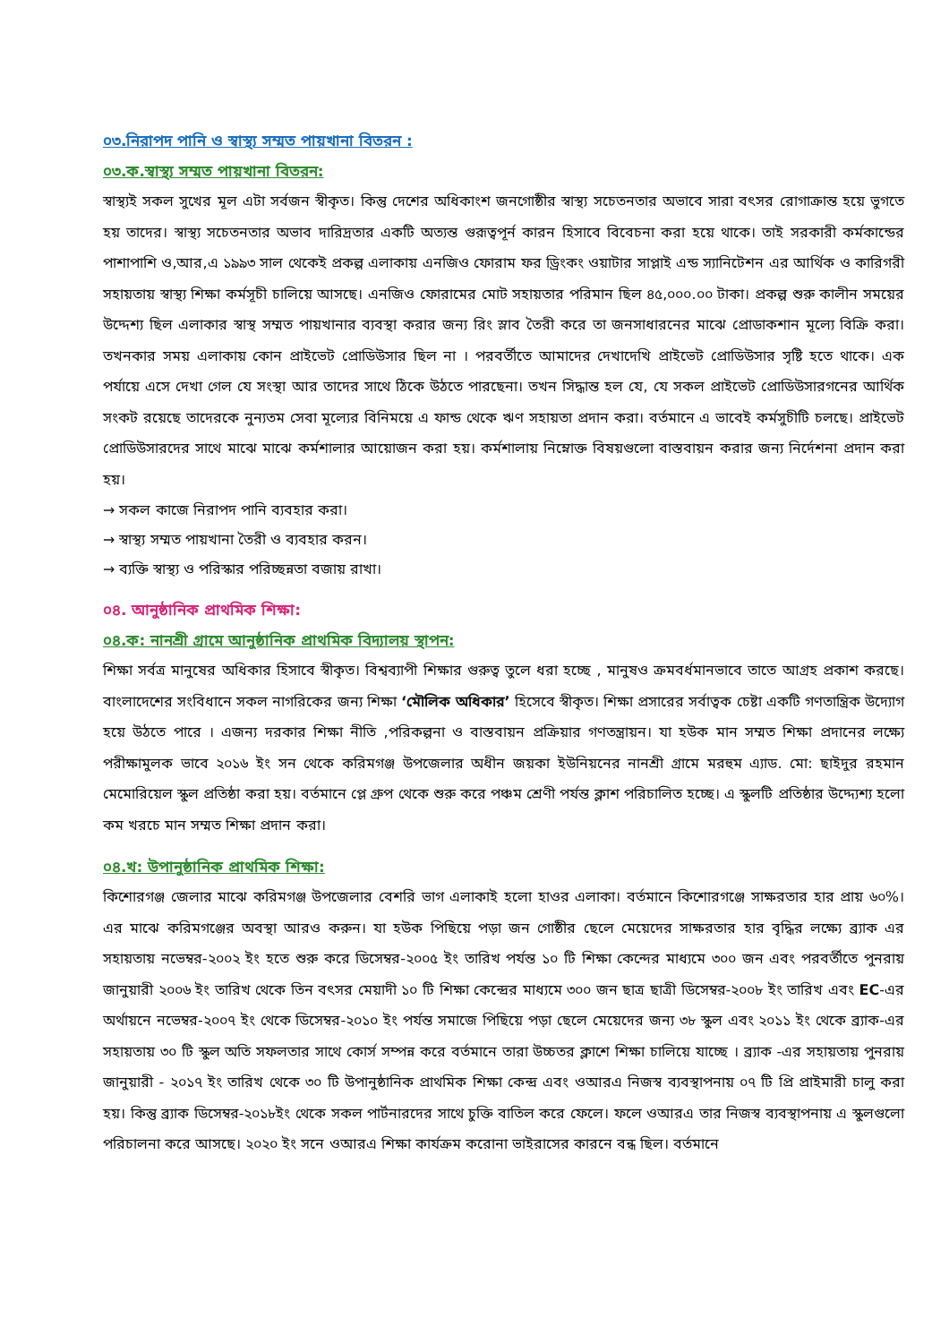০৩.নিরাপদ পানি ও স্বাস্থ্য সম্মত পায়খানা বিতরন :
০৩.ক.স্বাস্থ্য সম্মত পায়খানা বিতরন:
স্বাস্থ্যই সকল সুখের মূল এটা সর্বজন স্বীকৃত। কিন্তু দেশের অধিকাংশ জনগোষ্ঠীর স্বাস্থ্য সচেতনতার অভাবে সারা বৎসর রোগাক্রান্ত হয়ে ভুগতে হয় তাদের। স্বাস্থ্য সচেতনতার অভাব দারিদ্রতার একটি অত্যন্ত গুরূত্বপূর্ন কারন হিসাবে বিবেচনা করা হয়ে থাকে। তাই সরকারী কর্মকান্ডের পাশাপাশি ও,আর,এ ১৯৯৩ সাল থেকেই প্রকল্প এলাকায় এনজিও ফোরাম ফর ড্রিংকং ওয়াটার সাপ্লাই এন্ড স্যানিটেশন এর আর্থিক ও কারিগরী সহায়তায় স্বাস্থ্য শিক্ষা কর্মসূচী চালিয়ে আসছে। এনজিও ফোরামের মোট সহায়তার পরিমান ছিল ৪৫,০০০.০০ টাকা। প্রকল্প শুরু কালীন সময়ের উদ্দেশ্য ছিল এলাকার স্বাস্থ সম্মত পায়খানার ব্যবস্থা করার জন্য রিং স্লাব তৈরী করে তা জনসাধারনের মাঝে প্রোডাকশান মূল্যে বিক্রি করা। তখনকার সময় এলাকায় কোন প্রাইভেট প্রোডিউসার ছিল না । পরবর্তীতে আমাদের দেখাদেখি প্রাইভেট প্রোডিউসার সৃষ্টি হতে থাকে। এক পর্যায়ে এসে দেখা গেল যে সংস্থা আর তাদের সাথে ঠিকে উঠতে পারছেনা। তখন সিদ্ধান্ত হল যে, যে সকল প্রাইভেট প্রোডিউসারগনের আর্থিক সংকট রয়েছে তাদেরকে নুন্যতম সেবা মূল্যের বিনিময়ে এ ফান্ড থেকে ঋণ সহায়তা প্রদান করা। বর্তমানে এ ভাবেই কর্মসুচীটি চলছে। প্রাইভেট প্রোডিউসারদের সাথে মাঝে মাঝে কর্মশালার আয়োজন করা হয়। কর্মশালায় নিম্নোক্ত বিষয়গুলো বাস্তবায়ন করার জন্য নির্দেশনা প্রদান করা হয়।
→ সকল কাজে নিরাপদ পানি ব্যবহার করা।
→ স্বাস্থ্য সম্মত পায়খানা তৈরী ও ব্যবহার করন।
→ ব্যক্তি স্বাস্থ্য ও পরিস্কার পরিচ্ছন্নতা বজায় রাখা।
০৪. আনুষ্ঠানিক প্রাথমিক শিক্ষা:
০৪.ক: নানশ্রী গ্রামে আনুষ্ঠানিক প্রাথমিক বিদ্যালয় স্থাপন:
শিক্ষা সর্বত্র মানুষের অধিকার হিসাবে স্বীকৃত। বিশ্বব্যাপী শিক্ষার গুরুত্ব তুলে ধরা হচ্ছে , মানুষও ক্রমবর্ধমানভাবে তাতে আগ্রহ প্রকাশ করছে। বাংলাদেশের সংবিধানে সকল নাগরিকের জন্য শিক্ষা ‘মৌলিক অধিকার’ হিসেবে স্বীকৃত। শিক্ষা প্রসারের সর্বাত্বক চেষ্টা একটি গণতান্ত্রিক উদ্যোগ হয়ে উঠতে পারে । এজন্য দরকার শিক্ষা নীতি ,পরিকল্পনা ও বাস্তবায়ন প্রক্রিয়ার গণতন্ত্রায়ন। যা হউক মান সম্মত শিক্ষা প্রদানের লক্ষ্যে পরীক্ষামুলক ভাবে ২০১৬ ইং সন থেকে করিমগঞ্জ উপজেলার অধীন জয়কা ইউনিয়নের নানশ্রী গ্রামে মরহুম এ্যাড. মো: ছাইদুর রহমান মেমোরিয়েল স্কুল প্রতিষ্ঠা করা হয়। বর্তমানে প্লে গ্রুপ থেকে শুরু করে পঞ্চম শ্রেণী পর্যন্ত ক্লাশ পরিচালিত হচ্ছে। এ স্কুলটি প্রতিষ্ঠার উদ্দ্যেশ্য হলো কম খরচে মান সম্মত শিক্ষা প্রদান করা।
০৪.খ: উপানুষ্ঠানিক প্রাথমিক শিক্ষা:
কিশোরগঞ্জ জেলার মাঝে করিমগঞ্জ উপজেলার বেশরি ভাগ এলাকাই হলো হাওর এলাকা। বর্তমানে কিশোরগঞ্জে সাক্ষরতার হার প্রায় ৬০%। এর মাঝে করিমগঞ্জের অবস্থা আরও করুন। যা হউক পিছিয়ে পড়া জন গোষ্ঠীর ছেলে মেয়েদের সাক্ষরতার হার বৃদ্ধির লক্ষ্যে ব্র্যাক এর সহায়তায় নভেম্বর-২০০২ ইং হতে শুরু করে ডিসেম্বর-২০০৫ ইং তারিখ পর্যন্ত ১০ টি শিক্ষা কেন্দের মাধ্যমে ৩০০ জন এবং পরবর্তীতে পুনরায় জানুয়ারী ২০০৬ ইং তারিখ থেকে তিন বৎসর মেয়াদী ১০ টি শিক্ষা কেন্দ্রের মাধ্যমে ৩০০ জন ছাত্র ছাত্রী ডিসেম্বর-২০০৮ ইং তারিখ এবং EC-এর অর্থায়নে নভেম্বর-২০০৭ ইং থেকে ডিসেম্বর-২০১০ ইং পর্যন্ত সমাজে পিছিয়ে পড়া ছেলে মেয়েদের জন্য ৩৮ স্কুল এবং ২০১১ ইং থেকে ব্র্যাক-এর সহায়তায় ৩০ টি স্কুল অতি সফলতার সাথে কোর্স সম্পন্ন করে বর্তমানে তারা উচ্চতর ক্লাশে শিক্ষা চালিয়ে যাচ্ছে । ব্র্যাক -এর সহায়তায় পুনরায় জানুয়ারী - ২০১৭ ইং তারিখ থেকে ৩০ টি উপানুষ্ঠানিক প্রাথমিক শিক্ষা কেন্দ্র এবং ওআরএ নিজস্ব ব্যবস্থাপনায় ০৭ টি প্রি প্রাইমারী চালু করা হয়। কিন্তু ব্র্যাক ডিসেম্বর-২০১৮ইং থেকে সকল পার্টনারদের সাথে চুক্তি বাতিল করে ফেলে। ফলে ওআরএ তার নিজস্ব ব্যবস্থাপনায় এ স্কুলগুলো পরিচালনা করে আসছে। ২০২০ ইং সনে ওআরএ শিক্ষা কার্যক্রম করোনা ভাইরাসের কারনে বন্ধ ছিল। বর্তমানে